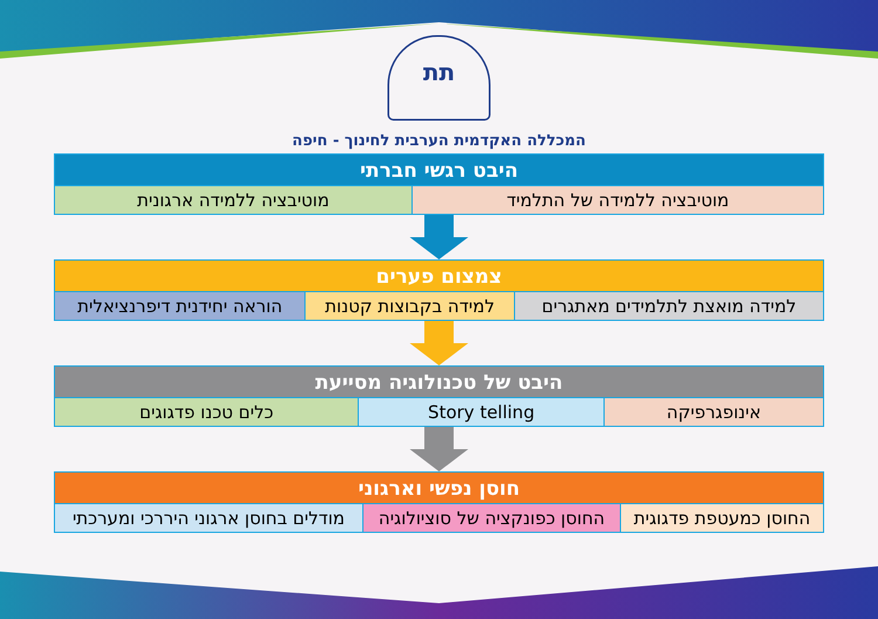תת
המכללה האקדמית הערבית לחינוך - חיפה
| היבט רגשי חברתי | |
| --- | --- |
| מוטיבציה ללמידה של התלמיד | מוטיבציה ללמידה ארגונית |
| צמצום פערים | | |
| --- | --- | --- |
| למידה מואצת לתלמידים מאתגרים | למידה בקבוצות קטנות | הוראה יחידנית דיפרנציאלית |
| היבט של טכנולוגיה מסייעת | | |
| --- | --- | --- |
| אינופגרפיקה | Story telling | כלים טכנו פדגוגים |
| חוסן נפשי וארגוני | | |
| --- | --- | --- |
| החוסן כמעטפת פדגוגית | החוסן כפונקציה של סוציולוגיה | מודלים בחוסן ארגוני היררכי ומערכתי |